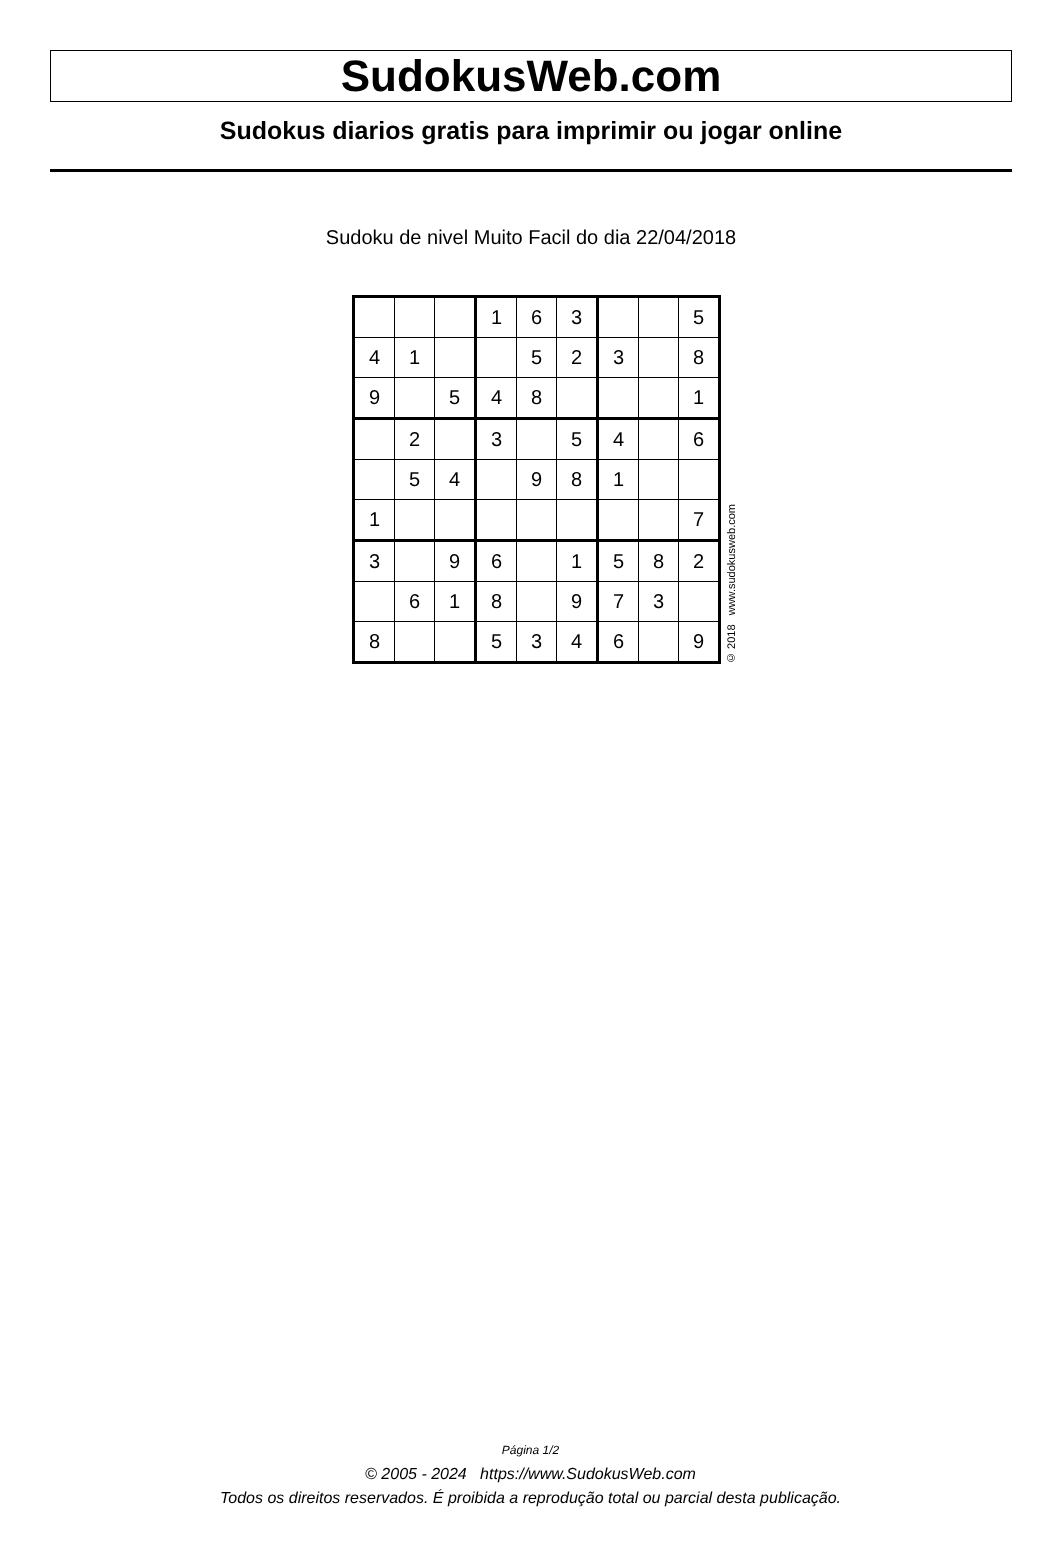SudokusWeb.com
Sudokus diarios gratis para imprimir ou jogar online
Sudoku de nivel Muito Facil do dia 22/04/2018
| | | | 1 | 6 | 3 | | | 5 |
| 4 | 1 | | | 5 | 2 | 3 | | 8 |
| 9 | | 5 | 4 | 8 | | | | 1 |
| | 2 | | 3 | | 5 | 4 | | 6 |
| | 5 | 4 | | 9 | 8 | 1 | | |
| 1 | | | | | | | | 7 |
| 3 | | 9 | 6 | | 1 | 5 | 8 | 2 |
| | 6 | 1 | 8 | | 9 | 7 | 3 | |
| 8 | | | 5 | 3 | 4 | 6 | | 9 |
© 2018 www.sudokusweb.com
Página 1/2
© 2005 - 2024 https://www.SudokusWeb.com
Todos os direitos reservados. É proibida a reprodução total ou parcial desta publicação.